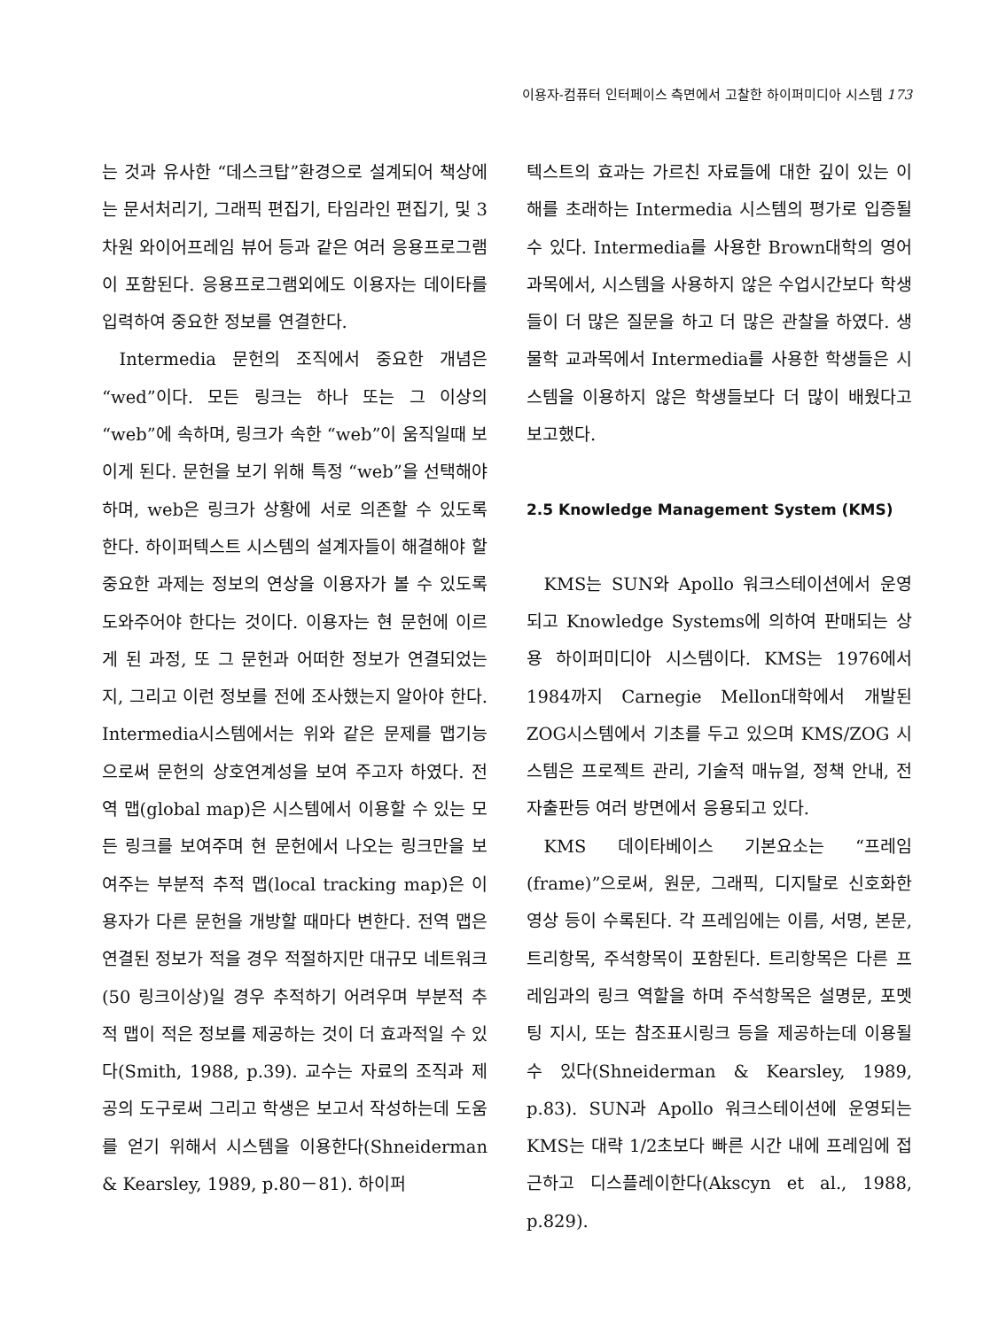이용자-컴퓨터 인터페이스 측면에서 고찰한 하이퍼미디아 시스템 173
는 것과 유사한 “데스크탑”환경으로 설계되어 책상에는 문서처리기, 그래픽 편집기, 타임라인 편집기, 및 3차원 와이어프레임 뷰어 등과 같은 여러 응용프로그램이 포함된다. 응용프로그램외에도 이용자는 데이타를 입력하여 중요한 정보를 연결한다.
Intermedia 문헌의 조직에서 중요한 개념은 “wed”이다. 모든 링크는 하나 또는 그 이상의 “web”에 속하며, 링크가 속한 “web”이 움직일때 보이게 된다. 문헌을 보기 위해 특정 “web”을 선택해야 하며, web은 링크가 상황에 서로 의존할 수 있도록 한다. 하이퍼텍스트 시스템의 설계자들이 해결해야 할 중요한 과제는 정보의 연상을 이용자가 볼 수 있도록 도와주어야 한다는 것이다. 이용자는 현 문헌에 이르게 된 과정, 또 그 문헌과 어떠한 정보가 연결되었는지, 그리고 이런 정보를 전에 조사했는지 알아야 한다. Intermedia시스템에서는 위와 같은 문제를 맵기능으로써 문헌의 상호연계성을 보여 주고자 하였다. 전역 맵(global map)은 시스템에서 이용할 수 있는 모든 링크를 보여주며 현 문헌에서 나오는 링크만을 보여주는 부분적 추적 맵(local tracking map)은 이용자가 다른 문헌을 개방할 때마다 변한다. 전역 맵은 연결된 정보가 적을 경우 적절하지만 대규모 네트워크(50 링크이상)일 경우 추적하기 어려우며 부분적 추적 맵이 적은 정보를 제공하는 것이 더 효과적일 수 있다(Smith, 1988, p.39). 교수는 자료의 조직과 제공의 도구로써 그리고 학생은 보고서 작성하는데 도움를 얻기 위해서 시스템을 이용한다(Shneiderman & Kearsley, 1989, p.80－81). 하이퍼
텍스트의 효과는 가르친 자료들에 대한 깊이 있는 이해를 초래하는 Intermedia 시스템의 평가로 입증될 수 있다. Intermedia를 사용한 Brown대학의 영어과목에서, 시스템을 사용하지 않은 수업시간보다 학생들이 더 많은 질문을 하고 더 많은 관찰을 하였다. 생물학 교과목에서 Intermedia를 사용한 학생들은 시스템을 이용하지 않은 학생들보다 더 많이 배웠다고 보고했다.
2.5 Knowledge Management System (KMS)
KMS는 SUN와 Apollo 워크스테이션에서 운영되고 Knowledge Systems에 의하여 판매되는 상용 하이퍼미디아 시스템이다. KMS는 1976에서 1984까지 Carnegie Mellon대학에서 개발된 ZOG시스템에서 기초를 두고 있으며 KMS/ZOG 시스템은 프로젝트 관리, 기술적 매뉴얼, 정책 안내, 전자출판등 여러 방면에서 응용되고 있다.
KMS 데이타베이스 기본요소는 “프레임(frame)”으로써, 원문, 그래픽, 디지탈로 신호화한 영상 등이 수록된다. 각 프레임에는 이름, 서명, 본문, 트리항목, 주석항목이 포함된다. 트리항목은 다른 프레임과의 링크 역할을 하며 주석항목은 설명문, 포멧팅 지시, 또는 참조표시링크 등을 제공하는데 이용될 수 있다(Shneiderman & Kearsley, 1989, p.83). SUN과 Apollo 워크스테이션에 운영되는 KMS는 대략 1/2초보다 빠른 시간 내에 프레임에 접근하고 디스플레이한다(Akscyn et al., 1988, p.829).